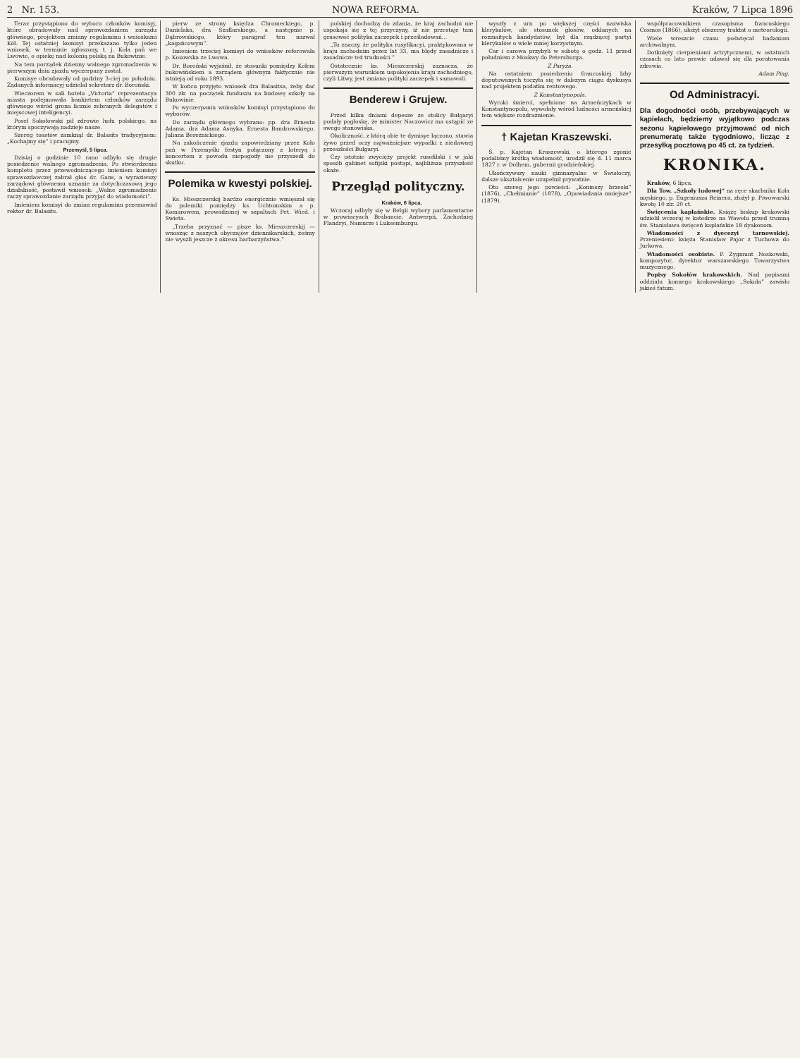2 Nr. 153. NOWA REFORMA. Kraków, 7 Lipca 1896
Teraz przystąpiono do wyboru członków komisyj, które obradowały nad sprawozdaniem zarządu głównego, projektem zmiany regulaminu i wnioskami Kół. Tej ostatniej komisyi przekazano tylko jeden wniosek, w terminie zgłoszony, t. j. Koła pań we Lwowie, o opiekę nad kolonią polską na Bukowinie.
Na tem porządek dzienny walnego zgromadzenia w pierwszym dniu zjazdu wyczerpany został.
Komisye obradowały od godziny 3-ciej po południu. Żądanych informacyj udzielał sekretarz dr. Boroński.
Wieczorem w sali hotelu „Victoria“ reprezentacya miasta podejmowała bankietem członków zarządu głównego wśród grona licznie zebranych delegatów i miejscowej inteligencyi.
Poseł Sokołowski pił zdrowie ludu polskiego, na którym spoczywają nadzieje nasze.
Szereg toastów zamknął dr. Balasits tradycyjnem: „Kochajmy się“ i pracujmy.
Przemyśl, 5 lipca.
Dzisiaj o godzinie 10 rano odbyło się drugie posiedzenie walnego zgromadzenia. Po stwierdzeniu kompletu przez przewodniczącego imieniem komisyi sprawozdawczej zabrał głos dr. Gans, a wyraziwszy zarządowi głównemu uznanie za dotychczasową jego działalność, postawił wniosek: „Walne zgromadzenie raczy sprawozdanie zarządu przyjąć do wiadomości“.
Imieniem komisyi do zmian regulaminu przemawiał rektor dr. Balasits.
pierw ze strony księdza Chromeckiego, p. Danielaka, dra Szaflarskiego, a następnie p. Dąbrowskiego, który paragraf ten nazwał „kagańcowym“.
Imieniem trzeciej komisyi do wniosków referowała p. Kosowska ze Lwowa.
Dr. Boroński wyjaśnił, że stosunki pomiędzy Kołem bukowińskiem a zarządem głównym faktycznie nie istnieją od roku 1893.
W końcu przyjęto wniosek dra Balasitsa, żeby dać 300 złr. na początek funduszu na budowę szkoły na Bukowinie.
Po wyczerpaniu wniosków komisyi przystąpiono do wyborów.
Do zarządu głównego wybrano: pp. dra Ernesta Adama, dra Adama Asnyka, Ernesta Bandrowskiego, Juliana Bereżnickiego.
Na zakończenie zjazdu zapowiedziany przez Koło pań w Przemyślu festyn połączony z loteryą i koncertem z powodu niepogody nie przyszedł do skutku.
Polemika w kwestyi polskiej.
Ks. Mieszczerskij bardzo energicznie wmięszał się do polemiki pomiędzy ks. Uchtomskim a p. Komarowem, prowadzonej w szpaltach Pet. Wied. i Swieta.
„Trzeba przyznać — pisze ks. Mieszczerskij — wnosząc z naszych obyczajów dziennikarskich, żeśmy nie wyszli jeszcze z okresu barbarzyństwa.“
polskiej dochodzą do zdania, że kraj zachodni nie uspokaja się z tej przyczyny, iż nie przestaje tam grasować polityka zaczepek i prześladowań...
„To znaczy, że polityka rusyfikacyi, praktykowana w kraju zachodnim przez lat 33, ma błędy zasadnicze i zasadnicze też trudności.“
Ostatecznie ks. Mieszczerskij zaznacza, że pierwszym warunkiem uspokojenia kraju zachodniego, czyli Litwy, jest zmiana polityki zaczepek i samowoli.
Benderew i Grujew.
Przed kilku dniami depesze ze stolicy Bułgaryi podały pogłoskę, że minister Naczowicz ma ustąpić ze swego stanowiska.
Okoliczność, z którą obie te dymisye łączono, stawia żywo przed oczy najważniejsze wypadki z niedawnej przeszłości Bułgaryi.
Czy istotnie zwycięży projekt rusofilski i w jaki sposób gabinet sofijski postąpi, najbliższa przyszłość okaże.
Przegląd polityczny.
Kraków, 6 lipca.
Wczoraj odbyły się w Belgii wybory parlamentarne w prowincyach Brabancie, Antwerpii, Zachodniej Flandryi, Namurze i Luksemburgu.
wyszły z urn po większej części nazwiska klerykałów, ale stosunek głosów, oddanych na rozmaitych kandydatów, był dla rządzącej partyi klerykałów o wiele mniej korzystnym.
Car i carowa przybyli w sobotę o godz. 11 przed południem z Moskwy do Petersburga.
Z Paryża.
Na ostatniem posiedzeniu francuskiej Izby deputowanych toczyła się w dalszym ciągu dyskusya nad projektem podatku rentowego.
Z Konstantynopola.
Wyroki śmierci, spełnione na Armeńczykach w Konstantynopolu, wywołały wśród ludności armeńskiej tem większe rozdrażnienie.
† Kajetan Kraszewski.
Ś. p. Kajetan Kraszewski, o którego zgonie podaliśmy krótką wiadomość, urodził się d. 11 marca 1827 r. w Dołhem, gubernii grodzieńskiej.
Ukończywszy nauki gimnazyalne w Świsłoczy, dalsze ukształcenie uzupełnił prywatnie.
Oto szereg jego powieści: „Koninszy brzeski“ (1876), „Chełmianie“ (1878), „Opowiadania mniejsze“ (1879).
współpracownikiem czasopisma francuskiego Cosmos (1866), ułożył obszerny traktat o meteorologii.
Wiele wreszcie czasu poświęcał badaniom archiwalnym.
Dotknięty cierpieniami artrytycznemi, w ostatnich czasach co lato prawie udawał się dla poratowania zdrowia.
Adam Ping.
Od Administracyi.
Dla dogodności osób, przebywających w kąpielach, będziemy wyjątkowo podczas sezonu kąpielowego przyjmować od nich prenumeratę także tygodniowo, licząc z przesyłką pocztową po 45 ct. za tydzień.
KRONIKA.
Kraków, 6 lipca.
Dla Tow. „Szkoły ludowej“ na ręce skarbnika Koła męskiego, p. Eugeniusza Reinera, złożył p. Piwowarski kwotę 10 złr. 20 ct.
Święcenia kapłańskie. Książę biskup krakowski udzielił wczoraj w katedrze na Wawelu przed trumną św. Stanisława święceń kapłańskie 18 dyakonom.
Wiadomości z dyecezyi tarnowskiej. Przeniesieni: księża Stanisław Pajor z Tuchowa do Jurkowa.
Wiadomości osobiste. P. Zygmunt Noskowski, kompozytor, dyrektor warszawskiego Towarzystwa muzycznego.
Popisy Sokołów krakowskich. Nad popisami oddziału konnego krakowskiego „Sokoła“ zawisło jakieś fatum.